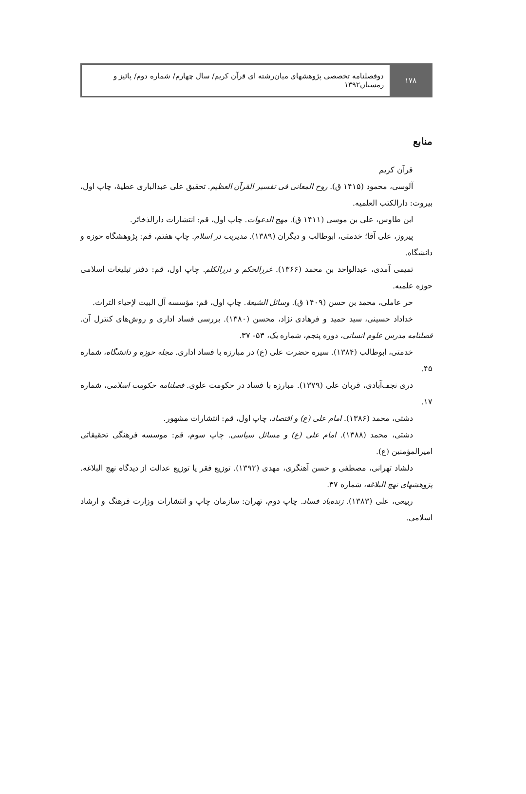۱۷۸ دوفصلنامه تخصصی پژوهشهای میان‌رشته ای قرآن کریم/ سال چهارم/ شماره دوم/ پائیز و زمستان۱۳۹۲
منابع
قرآن کریم
آلوسی، محمود (۱۴۱۵ ق). روح المعانی فی تفسیر القرآن العظیم. تحقیق علی عبدالباری عطیهٔ، چاپ اول، بیروت: دارالکتب العلمیه.
ابن طاوس، علی بن موسی (۱۴۱۱ ق). مهج الدعوات. چاپ اول، قم: انتشارات دارالذخائر.
پیروز، علی آقا؛ خدمتی، ابوطالب و دیگران (۱۳۸۹). مدیریت در اسلام. چاپ هفتم، قم: پژوهشگاه حوزه و دانشگاه.
تمیمی آمدی، عبدالواحد بن محمد (۱۳۶۶). غررالحکم و دررالکلم. چاپ اول، قم: دفتر تبلیغات اسلامی حوزه علمیه.
حر عاملی، محمد بن حسن (۱۴۰۹ ق). وسائل الشیعهٔ. چاپ اول، قم: مؤسسه آل البیت لإحیاء التراث.
خداداد حسینی، سید حمید و فرهادی نژاد، محسن (۱۳۸۰). بررسی فساد اداری و روش‌های کنترل آن. فصلنامه مدرس علوم انسانی، دوره پنجم، شماره یک، ۵۳- ۳۷.
خدمتی، ابوطالب (۱۳۸۴). سیره حضرت علی (ع) در مبارزه با فساد اداری. مجله حوزه و دانشگاه، شماره ۴۵.
دری نجف‌آبادی، قربان علی (۱۳۷۹). مبارزه با فساد در حکومت علوی. فصلنامه حکومت اسلامی، شماره ۱۷.
دشتی، محمد (۱۳۸۶). امام علی (ع) و اقتصاد، چاپ اول، قم: انتشارات مشهور.
دشتی، محمد (۱۳۸۸). امام علی (ع) و مسائل سیاسی. چاپ سوم، قم: موسسه فرهنگی تحقیقاتی امیرالمؤمنین (ع).
دلشاد تهرانی، مصطفی و حسن آهنگری، مهدی (۱۳۹۲). توزیع فقر یا توزیع عدالت از دیدگاه نهج البلاغه. پژوهشهای نهج البلاغه، شماره ۳۷.
ربیعی، علی (۱۳۸۳). زنده‌باد فساد. چاپ دوم، تهران: سازمان چاپ و انتشارات وزارت فرهنگ و ارشاد اسلامی.